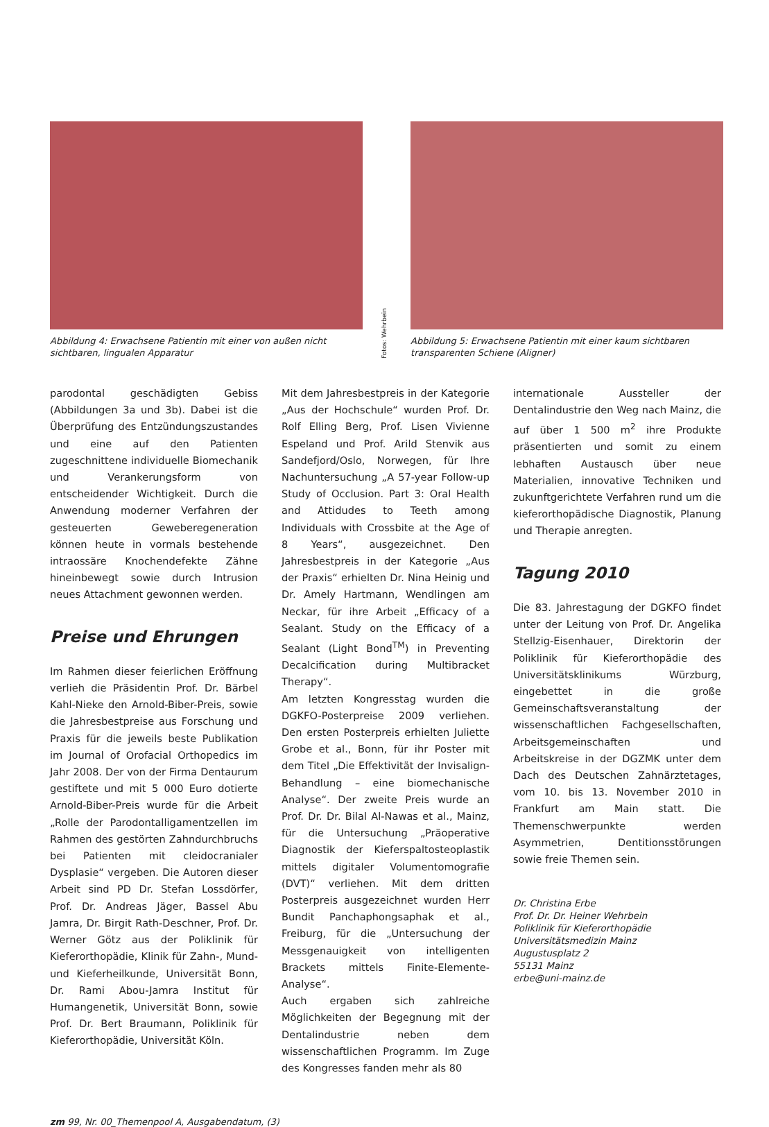Abbildung 4: Erwachsene Patientin mit einer von außen nicht sichtbaren, lingualen Apparatur
Fotos: Wehrbein
Abbildung 5: Erwachsene Patientin mit einer kaum sichtbaren transparenten Schiene (Aligner)
parodontal geschädigten Gebiss (Abbildungen 3a und 3b). Dabei ist die Überprüfung des Entzündungszustandes und eine auf den Patienten zugeschnittene individuelle Biomechanik und Verankerungsform von entscheidender Wichtigkeit. Durch die Anwendung moderner Verfahren der gesteuerten Geweberegeneration können heute in vormals bestehende intraossäre Knochendefekte Zähne hineinbewegt sowie durch Intrusion neues Attachment gewonnen werden.
Preise und Ehrungen
Im Rahmen dieser feierlichen Eröffnung verlieh die Präsidentin Prof. Dr. Bärbel Kahl-Nieke den Arnold-Biber-Preis, sowie die Jahresbestpreise aus Forschung und Praxis für die jeweils beste Publikation im Journal of Orofacial Orthopedics im Jahr 2008. Der von der Firma Dentaurum gestiftete und mit 5 000 Euro dotierte Arnold-Biber-Preis wurde für die Arbeit „Rolle der Parodontalligamentzellen im Rahmen des gestörten Zahndurchbruchs bei Patienten mit cleidocranialer Dysplasie“ vergeben. Die Autoren dieser Arbeit sind PD Dr. Stefan Lossdörfer, Prof. Dr. Andreas Jäger, Bassel Abu Jamra, Dr. Birgit Rath-Deschner, Prof. Dr. Werner Götz aus der Poliklinik für Kieferorthopädie, Klinik für Zahn-, Mund- und Kieferheilkunde, Universität Bonn, Dr. Rami Abou-Jamra Institut für Humangenetik, Universität Bonn, sowie Prof. Dr. Bert Braumann, Poliklinik für Kieferorthopädie, Universität Köln.
Mit dem Jahresbestpreis in der Kategorie „Aus der Hochschule“ wurden Prof. Dr. Rolf Elling Berg, Prof. Lisen Vivienne Espeland und Prof. Arild Stenvik aus Sandefjord/Oslo, Norwegen, für Ihre Nachuntersuchung „A 57-year Follow-up Study of Occlusion. Part 3: Oral Health and Attidudes to Teeth among Individuals with Crossbite at the Age of 8 Years“, ausgezeichnet. Den Jahresbestpreis in der Kategorie „Aus der Praxis“ erhielten Dr. Nina Heinig und Dr. Amely Hartmann, Wendlingen am Neckar, für ihre Arbeit „Efficacy of a Sealant. Study on the Efficacy of a Sealant (Light Bond<sup>TM</sup>) in Preventing Decalcification during Multibracket Therapy“.
Am letzten Kongresstag wurden die DGKFO-Posterpreise 2009 verliehen. Den ersten Posterpreis erhielten Juliette Grobe et al., Bonn, für ihr Poster mit dem Titel „Die Effektivität der Invisalign-Behandlung – eine biomechanische Analyse“. Der zweite Preis wurde an Prof. Dr. Dr. Bilal Al-Nawas et al., Mainz, für die Untersuchung „Präoperative Diagnostik der Kieferspaltosteoplastik mittels digitaler Volumentomografie (DVT)“ verliehen. Mit dem dritten Posterpreis ausgezeichnet wurden Herr Bundit Panchaphongsaphak et al., Freiburg, für die „Untersuchung der Messgenauigkeit von intelligenten Brackets mittels Finite-Elemente-Analyse“.
Auch ergaben sich zahlreiche Möglichkeiten der Begegnung mit der Dentalindustrie neben dem wissenschaftlichen Programm. Im Zuge des Kongresses fanden mehr als 80
internationale Aussteller der Dentalindustrie den Weg nach Mainz, die auf über 1 500 m<sup>2</sup> ihre Produkte präsentierten und somit zu einem lebhaften Austausch über neue Materialien, innovative Techniken und zukunftgerichtete Verfahren rund um die kieferorthopädische Diagnostik, Planung und Therapie anregten.
Tagung 2010
Die 83. Jahrestagung der DGKFO findet unter der Leitung von Prof. Dr. Angelika Stellzig-Eisenhauer, Direktorin der Poliklinik für Kieferorthopädie des Universitätsklinikums Würzburg, eingebettet in die große Gemeinschaftsveranstaltung der wissenschaftlichen Fachgesellschaften, Arbeitsgemeinschaften und Arbeitskreise in der DGZMK unter dem Dach des Deutschen Zahnärztetages, vom 10. bis 13. November 2010 in Frankfurt am Main statt. Die Themenschwerpunkte werden Asymmetrien, Dentitionsstörungen sowie freie Themen sein.
Dr. Christina Erbe
Prof. Dr. Dr. Heiner Wehrbein
Poliklinik für Kieferorthopädie
Universitätsmedizin Mainz
Augustusplatz 2
55131 Mainz
erbe@uni-mainz.de
zm 99, Nr. 00_Themenpool A, Ausgabendatum, (3)